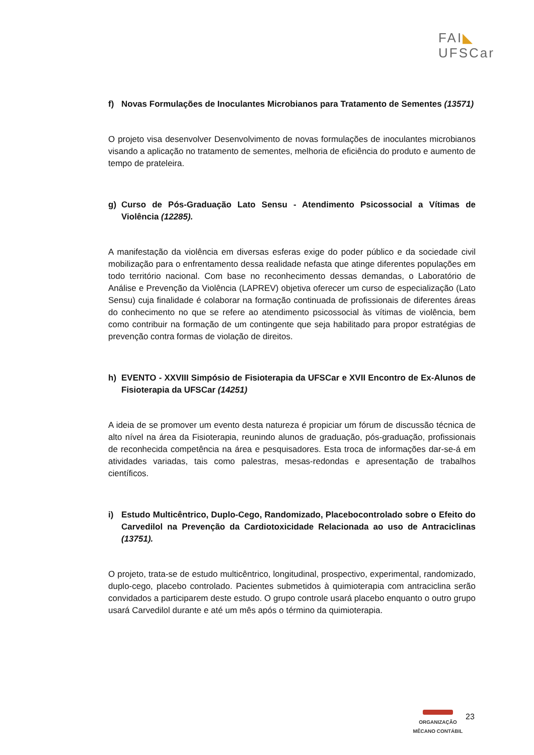FAI◣
UFSCar
f) Novas Formulações de Inoculantes Microbianos para Tratamento de Sementes (13571)
O projeto visa desenvolver Desenvolvimento de novas formulações de inoculantes microbianos visando a aplicação no tratamento de sementes, melhoria de eficiência do produto e aumento de tempo de prateleira.
g) Curso de Pós-Graduação Lato Sensu - Atendimento Psicossocial a Vítimas de Violência (12285).
A manifestação da violência em diversas esferas exige do poder público e da sociedade civil mobilização para o enfrentamento dessa realidade nefasta que atinge diferentes populações em todo território nacional. Com base no reconhecimento dessas demandas, o Laboratório de Análise e Prevenção da Violência (LAPREV) objetiva oferecer um curso de especialização (Lato Sensu) cuja finalidade é colaborar na formação continuada de profissionais de diferentes áreas do conhecimento no que se refere ao atendimento psicossocial às vítimas de violência, bem como contribuir na formação de um contingente que seja habilitado para propor estratégias de prevenção contra formas de violação de direitos.
h) EVENTO - XXVIII Simpósio de Fisioterapia da UFSCar e XVII Encontro de Ex-Alunos de Fisioterapia da UFSCar (14251)
A ideia de se promover um evento desta natureza é propiciar um fórum de discussão técnica de alto nível na área da Fisioterapia, reunindo alunos de graduação, pós-graduação, profissionais de reconhecida competência na área e pesquisadores. Esta troca de informações dar-se-á em atividades variadas, tais como palestras, mesas-redondas e apresentação de trabalhos científicos.
i) Estudo Multicêntrico, Duplo-Cego, Randomizado, Placebocontrolado sobre o Efeito do Carvedilol na Prevenção da Cardiotoxicidade Relacionada ao uso de Antraciclinas (13751).
O projeto, trata-se de estudo multicêntrico, longitudinal, prospectivo, experimental, randomizado, duplo-cego, placebo controlado. Pacientes submetidos à quimioterapia com antraciclina serão convidados a participarem deste estudo. O grupo controle usará placebo enquanto o outro grupo usará Carvedilol durante e até um mês após o término da quimioterapia.
ORGANIZAÇÃO
MÊCANO CONTÁBIL
23